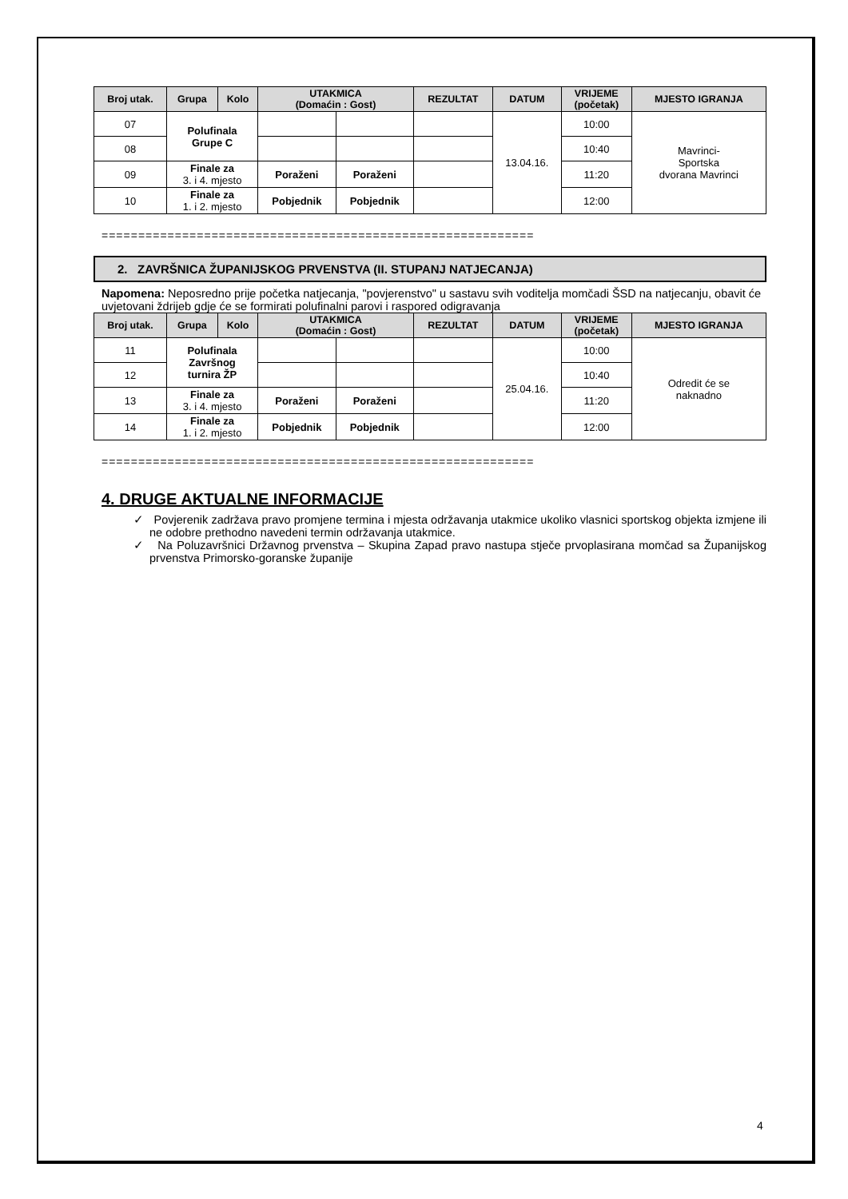| Broj utak. | Grupa | Kolo | UTAKMICA (Domaćin : Gost) | | REZULTAT | DATUM | VRIJEME (početak) | MJESTO IGRANJA |
| --- | --- | --- | --- | --- | --- | --- | --- | --- |
| 07 | Polufinala Grupe C | | | | | 13.04.16. | 10:00 | Mavrinci- Sportska dvorana Mavrinci |
| 08 | | | | | | | 10:40 | |
| 09 | Finale za 3. i 4. mjesto | | Poraženi | Poraženi | | | 11:20 | |
| 10 | Finale za 1. i 2. mjesto | | Pobjednik | Pobjednik | | | 12:00 | |
===========================================================
2. ZAVRŠNICA ŽUPANIJSKOG PRVENSTVA (II. STUPANJ NATJECANJA)
Napomena: Neposredno prije početka natjecanja, "povjerenstvo" u sastavu svih voditelja momčadi ŠSD na natjecanju, obavit će uvjetovani ždrijeb gdje će se formirati polufinalni parovi i raspored odigravanja
| Broj utak. | Grupa | Kolo | UTAKMICA (Domaćin : Gost) | | REZULTAT | DATUM | VRIJEME (početak) | MJESTO IGRANJA |
| --- | --- | --- | --- | --- | --- | --- | --- | --- |
| 11 | Polufinala Završnog turnira ŽP | | | | | 25.04.16. | 10:00 | Odredit će se naknadno |
| 12 | | | | | | | 10:40 | |
| 13 | Finale za 3. i 4. mjesto | | Poraženi | Poraženi | | | 11:20 | |
| 14 | Finale za 1. i 2. mjesto | | Pobjednik | Pobjednik | | | 12:00 | |
===========================================================
4. DRUGE AKTUALNE INFORMACIJE
✓ Povjerenik zadržava pravo promjene termina i mjesta održavanja utakmice ukoliko vlasnici sportskog objekta izmjene ili ne odobre prethodno navedeni termin održavanja utakmice.
✓ Na Poluzavršnici Državnog prvenstva – Skupina Zapad pravo nastupa stječe prvoplasirana momčad sa Županijskog prvenstva Primorsko-goranske županije
4